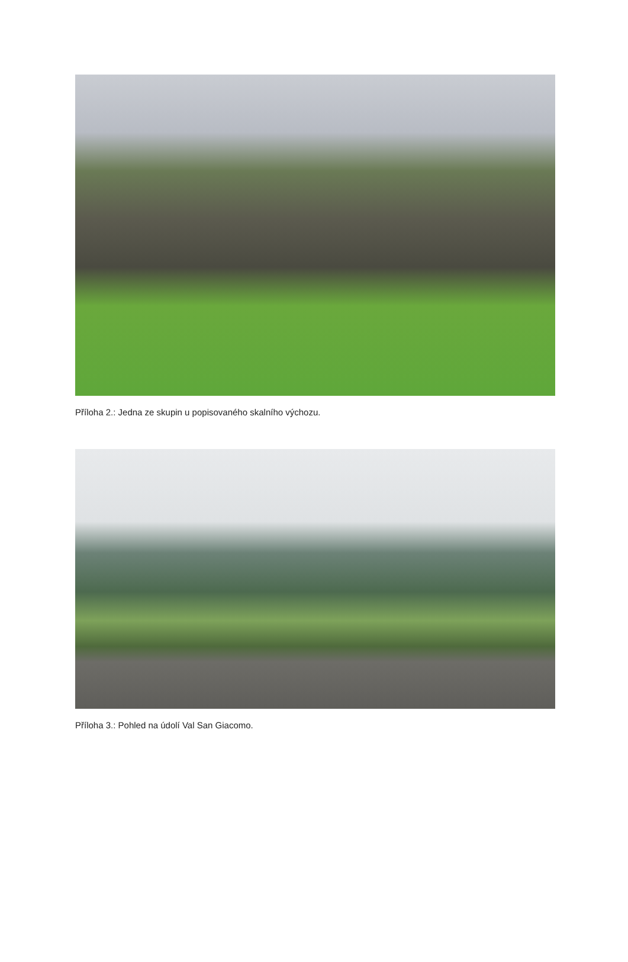Příloha 2.: Jedna ze skupin u popisovaného skalního výchozu.
Příloha 3.: Pohled na údolí Val San Giacomo.